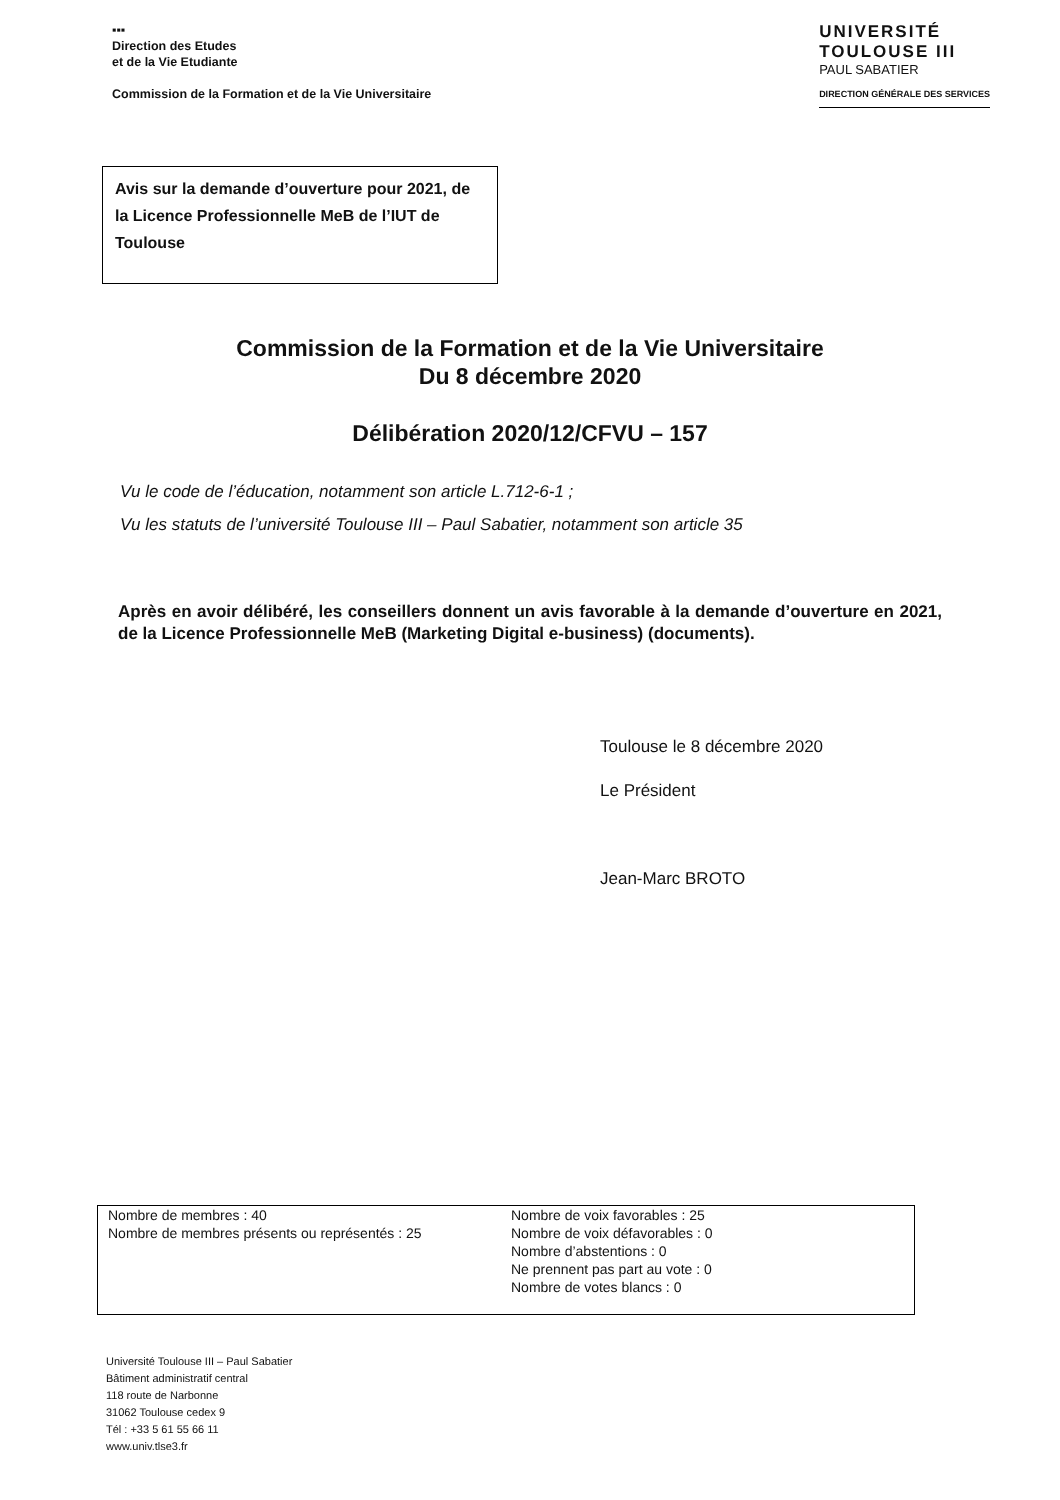▪▪▪
Direction des Etudes
et de la Vie Etudiante
Commission de la Formation et de la Vie Universitaire
UNIVERSITÉ
TOULOUSE III
PAUL SABATIER
DIRECTION GÉNÉRALE DES SERVICES
Avis sur la demande d’ouverture pour 2021, de la Licence Professionnelle MeB de l’IUT de Toulouse
Commission de la Formation et de la Vie Universitaire
Du 8 décembre 2020
Délibération 2020/12/CFVU – 157
Vu le code de l’éducation, notamment son article L.712-6-1 ;
Vu les statuts de l’université Toulouse III – Paul Sabatier, notamment son article 35
Après en avoir délibéré, les conseillers donnent un avis favorable à la demande d’ouverture en 2021, de la Licence Professionnelle MeB (Marketing Digital e-business) (documents).
Toulouse le 8 décembre 2020
Le Président
Jean-Marc BROTO
Nombre de membres : 40
Nombre de membres présents ou représentés : 25
Nombre de voix favorables : 25
Nombre de voix défavorables : 0
Nombre d’abstentions : 0
Ne prennent pas part au vote : 0
Nombre de votes blancs : 0
Université Toulouse III – Paul Sabatier
Bâtiment administratif central
118 route de Narbonne
31062 Toulouse cedex 9
Tél : +33 5 61 55 66 11
www.univ.tlse3.fr